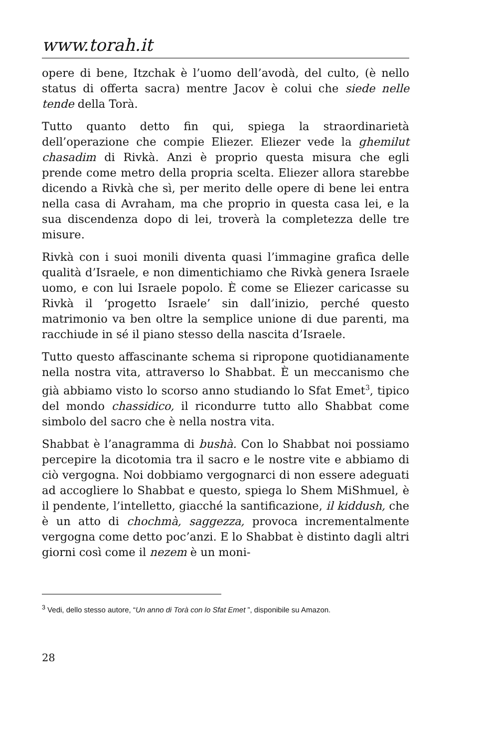www.torah.it
opere di bene, Itzchak è l’uomo dell’avodà, del culto, (è nello status di offerta sacra) mentre Jacov è colui che siede nelle tende della Torà.
Tutto quanto detto fin qui, spiega la straordinarietà dell’operazione che compie Eliezer. Eliezer vede la ghemilut chasadim di Rivkà. Anzi è proprio questa misura che egli prende come metro della propria scelta. Eliezer allora starebbe dicendo a Rivkà che sì, per merito delle opere di bene lei entra nella casa di Avraham, ma che proprio in questa casa lei, e la sua discendenza dopo di lei, troverà la completezza delle tre misure.
Rivkà con i suoi monili diventa quasi l’immagine grafica delle qualità d’Israele, e non dimentichiamo che Rivkà genera Israele uomo, e con lui Israele popolo. È come se Eliezer caricasse su Rivkà il ‘progetto Israele’ sin dall’inizio, perché questo matrimonio va ben oltre la semplice unione di due parenti, ma racchiude in sé il piano stesso della nascita d’Israele.
Tutto questo affascinante schema si ripropone quotidianamente nella nostra vita, attraverso lo Shabbat. È un meccanismo che già abbiamo visto lo scorso anno studiando lo Sfat Emet<sup>3</sup>, tipico del mondo chassidico, il ricondurre tutto allo Shabbat come simbolo del sacro che è nella nostra vita.
Shabbat è l’anagramma di bushà. Con lo Shabbat noi possiamo percepire la dicotomia tra il sacro e le nostre vite e abbiamo di ciò vergogna. Noi dobbiamo vergognarci di non essere adeguati ad accogliere lo Shabbat e questo, spiega lo Shem MiShmuel, è il pendente, l’intelletto, giacché la santificazione, il kiddush, che è un atto di chochmà, saggezza, provoca incrementalmente vergogna come detto poc’anzi. E lo Shabbat è distinto dagli altri giorni così come il nezem è un moni-
<sup>3</sup> Vedi, dello stesso autore, “Un anno di Torà con lo Sfat Emet ”, disponibile su Amazon.
28